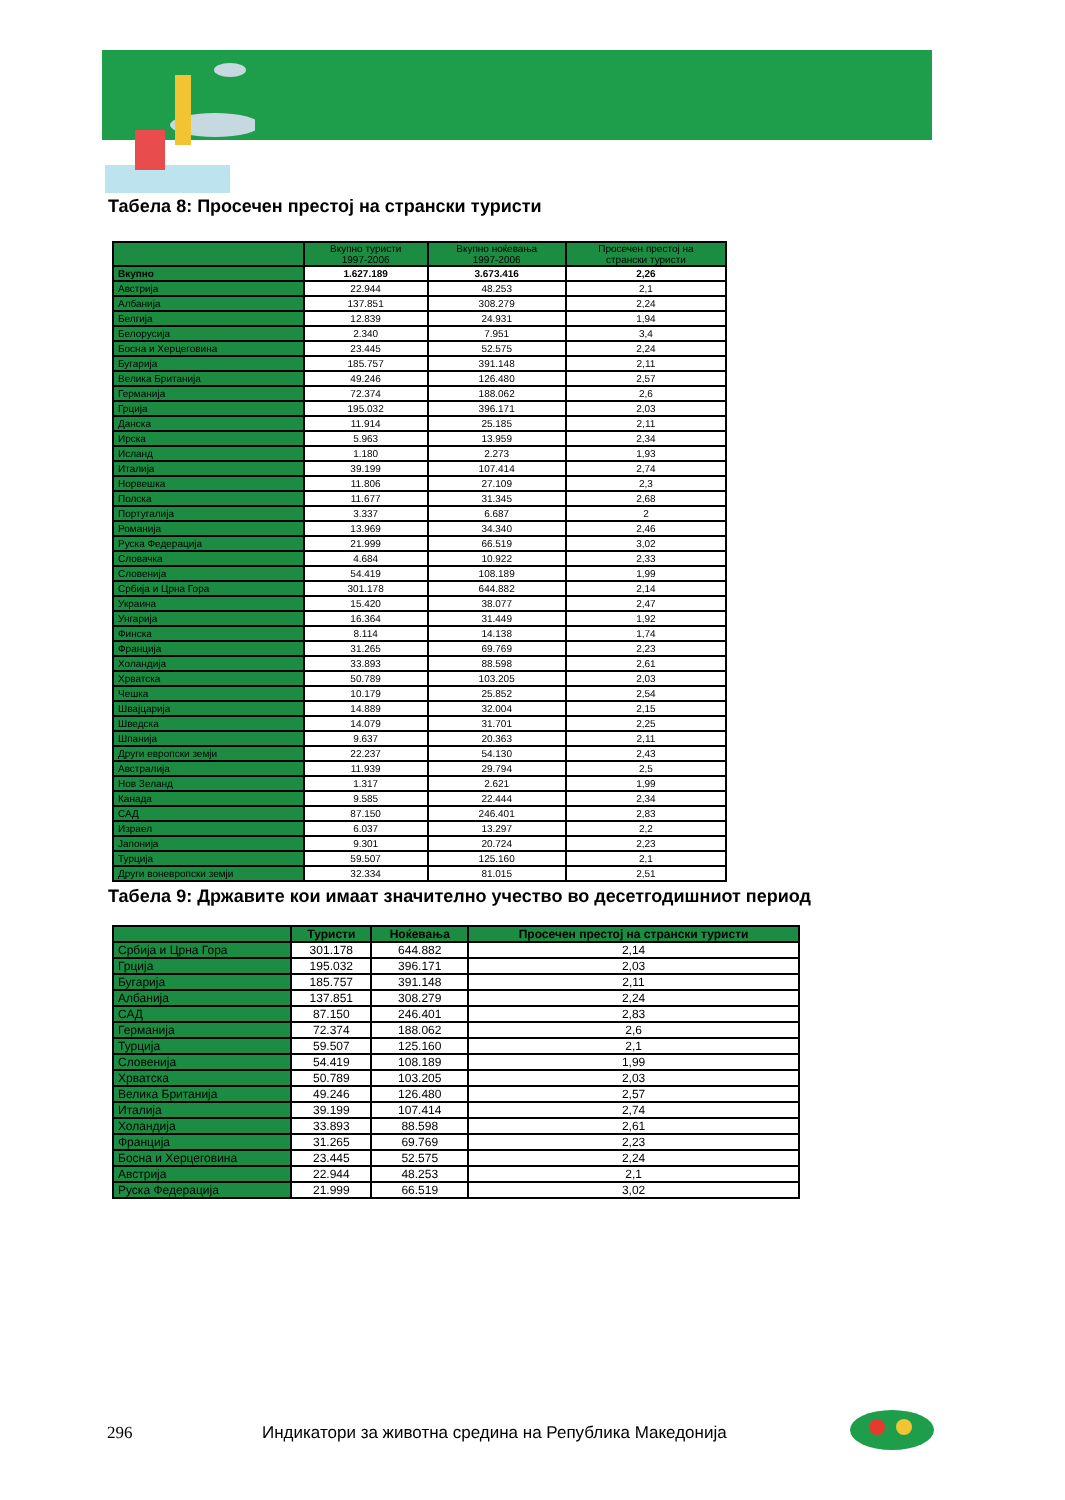Табела 8: Просечен престој на странски туристи
| | Вкупно туристи 1997-2006 | Вкупно ноќевања 1997-2006 | Просечен престој на странски туристи |
| --- | --- | --- | --- |
| Вкупно | 1.627.189 | 3.673.416 | 2,26 |
| Австрија | 22.944 | 48.253 | 2,1 |
| Албанија | 137.851 | 308.279 | 2,24 |
| Белгија | 12.839 | 24.931 | 1,94 |
| Белорусија | 2.340 | 7.951 | 3,4 |
| Босна и Херцеговина | 23.445 | 52.575 | 2,24 |
| Бугарија | 185.757 | 391.148 | 2,11 |
| Велика Британија | 49.246 | 126.480 | 2,57 |
| Германија | 72.374 | 188.062 | 2,6 |
| Грција | 195.032 | 396.171 | 2,03 |
| Данска | 11.914 | 25.185 | 2,11 |
| Ирска | 5.963 | 13.959 | 2,34 |
| Исланд | 1.180 | 2.273 | 1,93 |
| Италија | 39.199 | 107.414 | 2,74 |
| Норвешка | 11.806 | 27.109 | 2,3 |
| Полска | 11.677 | 31.345 | 2,68 |
| Португалија | 3.337 | 6.687 | 2 |
| Романија | 13.969 | 34.340 | 2,46 |
| Руска Федерација | 21.999 | 66.519 | 3,02 |
| Словачка | 4.684 | 10.922 | 2,33 |
| Словенија | 54.419 | 108.189 | 1,99 |
| Србија и Црна Гора | 301.178 | 644.882 | 2,14 |
| Украина | 15.420 | 38.077 | 2,47 |
| Унгарија | 16.364 | 31.449 | 1,92 |
| Финска | 8.114 | 14.138 | 1,74 |
| Франција | 31.265 | 69.769 | 2,23 |
| Холандија | 33.893 | 88.598 | 2,61 |
| Хрватска | 50.789 | 103.205 | 2,03 |
| Чешка | 10.179 | 25.852 | 2,54 |
| Швајцарија | 14.889 | 32.004 | 2,15 |
| Шведска | 14.079 | 31.701 | 2,25 |
| Шпанија | 9.637 | 20.363 | 2,11 |
| Други европски земји | 22.237 | 54.130 | 2,43 |
| Австралија | 11.939 | 29.794 | 2,5 |
| Нов Зеланд | 1.317 | 2.621 | 1,99 |
| Канада | 9.585 | 22.444 | 2,34 |
| САД | 87.150 | 246.401 | 2,83 |
| Израел | 6.037 | 13.297 | 2,2 |
| Јапонија | 9.301 | 20.724 | 2,23 |
| Турција | 59.507 | 125.160 | 2,1 |
| Други воневрoпски земји | 32.334 | 81.015 | 2,51 |
Табела 9: Државите кои имаат значително учество во десетгодишниот период
| | Туристи | Ноќевања | Просечен престој на странски туристи |
| --- | --- | --- | --- |
| Србија и Црна Гора | 301.178 | 644.882 | 2,14 |
| Грција | 195.032 | 396.171 | 2,03 |
| Бугарија | 185.757 | 391.148 | 2,11 |
| Албанија | 137.851 | 308.279 | 2,24 |
| САД | 87.150 | 246.401 | 2,83 |
| Германија | 72.374 | 188.062 | 2,6 |
| Турција | 59.507 | 125.160 | 2,1 |
| Словенија | 54.419 | 108.189 | 1,99 |
| Хрватска | 50.789 | 103.205 | 2,03 |
| Велика Британија | 49.246 | 126.480 | 2,57 |
| Италија | 39.199 | 107.414 | 2,74 |
| Холандија | 33.893 | 88.598 | 2,61 |
| Франција | 31.265 | 69.769 | 2,23 |
| Босна и Херцеговина | 23.445 | 52.575 | 2,24 |
| Австрија | 22.944 | 48.253 | 2,1 |
| Руска Федерација | 21.999 | 66.519 | 3,02 |
296 Индикатори за животна средина на Република Македонија